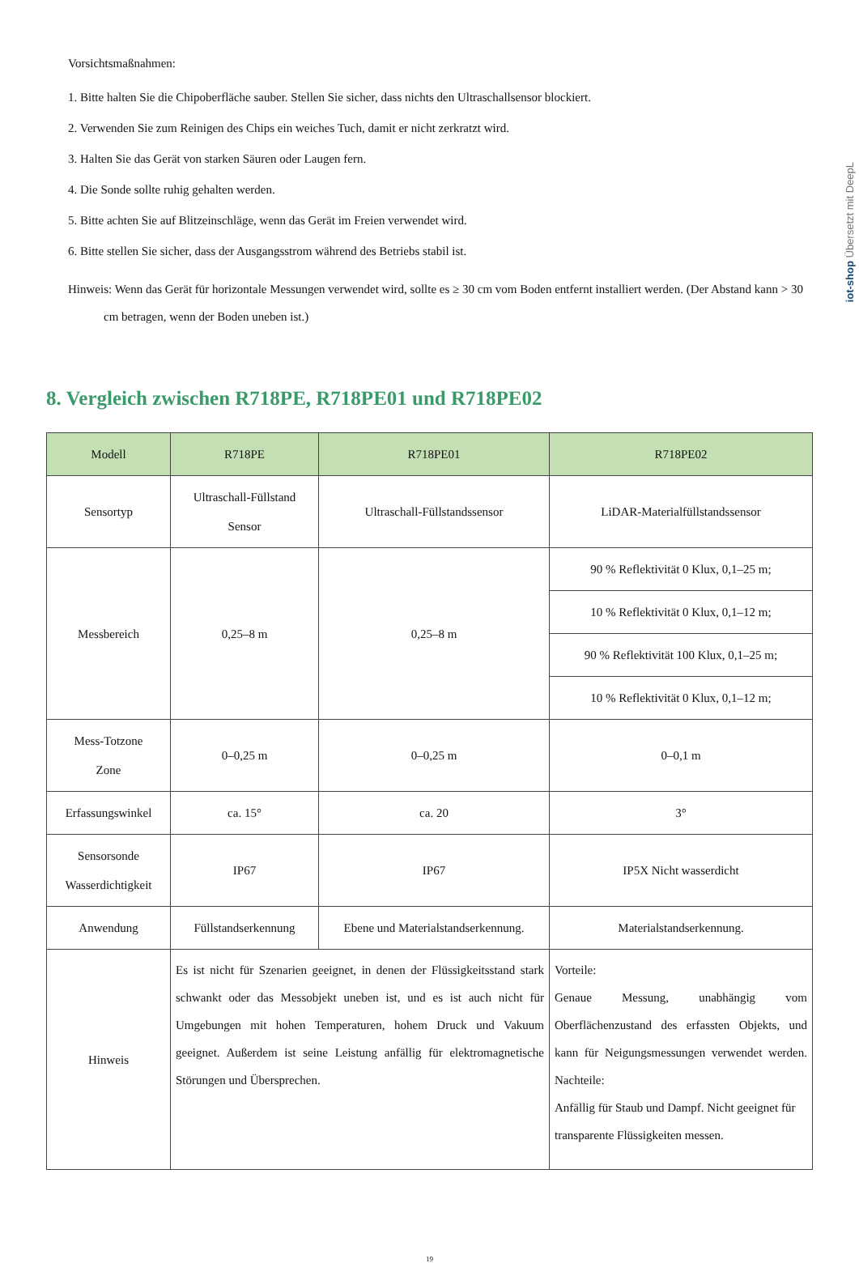iot-shop Übersetzt mit DeepL
Vorsichtsmaßnahmen:
1. Bitte halten Sie die Chipoberfläche sauber. Stellen Sie sicher, dass nichts den Ultraschallsensor blockiert.
2. Verwenden Sie zum Reinigen des Chips ein weiches Tuch, damit er nicht zerkratzt wird.
3. Halten Sie das Gerät von starken Säuren oder Laugen fern.
4. Die Sonde sollte ruhig gehalten werden.
5. Bitte achten Sie auf Blitzeinschläge, wenn das Gerät im Freien verwendet wird.
6. Bitte stellen Sie sicher, dass der Ausgangsstrom während des Betriebs stabil ist.
Hinweis: Wenn das Gerät für horizontale Messungen verwendet wird, sollte es ≥ 30 cm vom Boden entfernt installiert werden. (Der Abstand kann > 30
cm betragen, wenn der Boden uneben ist.)
8. Vergleich zwischen R718PE, R718PE01 und R718PE02
| Modell | R718PE | R718PE01 | R718PE02 |
| --- | --- | --- | --- |
| Sensortyp | Ultraschall-Füllstand Sensor | Ultraschall-Füllstandssensor | LiDAR-Materialfüllstandssensor |
| Messbereich | 0,25–8 m | 0,25–8 m | 90 % Reflektivität 0 Klux, 0,1–25 m; |
| | | | 10 % Reflektivität 0 Klux, 0,1–12 m; |
| | | | 90 % Reflektivität 100 Klux, 0,1–25 m; |
| | | | 10 % Reflektivität 0 Klux, 0,1–12 m; |
| Mess-Totzone Zone | 0–0,25 m | 0–0,25 m | 0–0,1 m |
| Erfassungswinkel | ca. 15° | ca. 20 | 3° |
| Sensorsonde Wasserdichtigkeit | IP67 | IP67 | IP5X Nicht wasserdicht |
| Anwendung | Füllstandserkennung | Ebene und Materialstandserkennung. | Materialstandserkennung. |
| Hinweis | Es ist nicht für Szenarien geeignet, in denen der Flüssigkeitsstand stark schwankt oder das Messobjekt uneben ist, und es ist auch nicht für Umgebungen mit hohen Temperaturen, hohem Druck und Vakuum geeignet. Außerdem ist seine Leistung anfällig für elektromagnetische Störungen und Übersprechen. | | Vorteile: Genaue Messung, unabhängig vom Oberflächenzustand des erfassten Objekts, und kann für Neigungsmessungen verwendet werden. Nachteile: Anfällig für Staub und Dampf. Nicht geeignet für transparente Flüssigkeiten messen. |
19